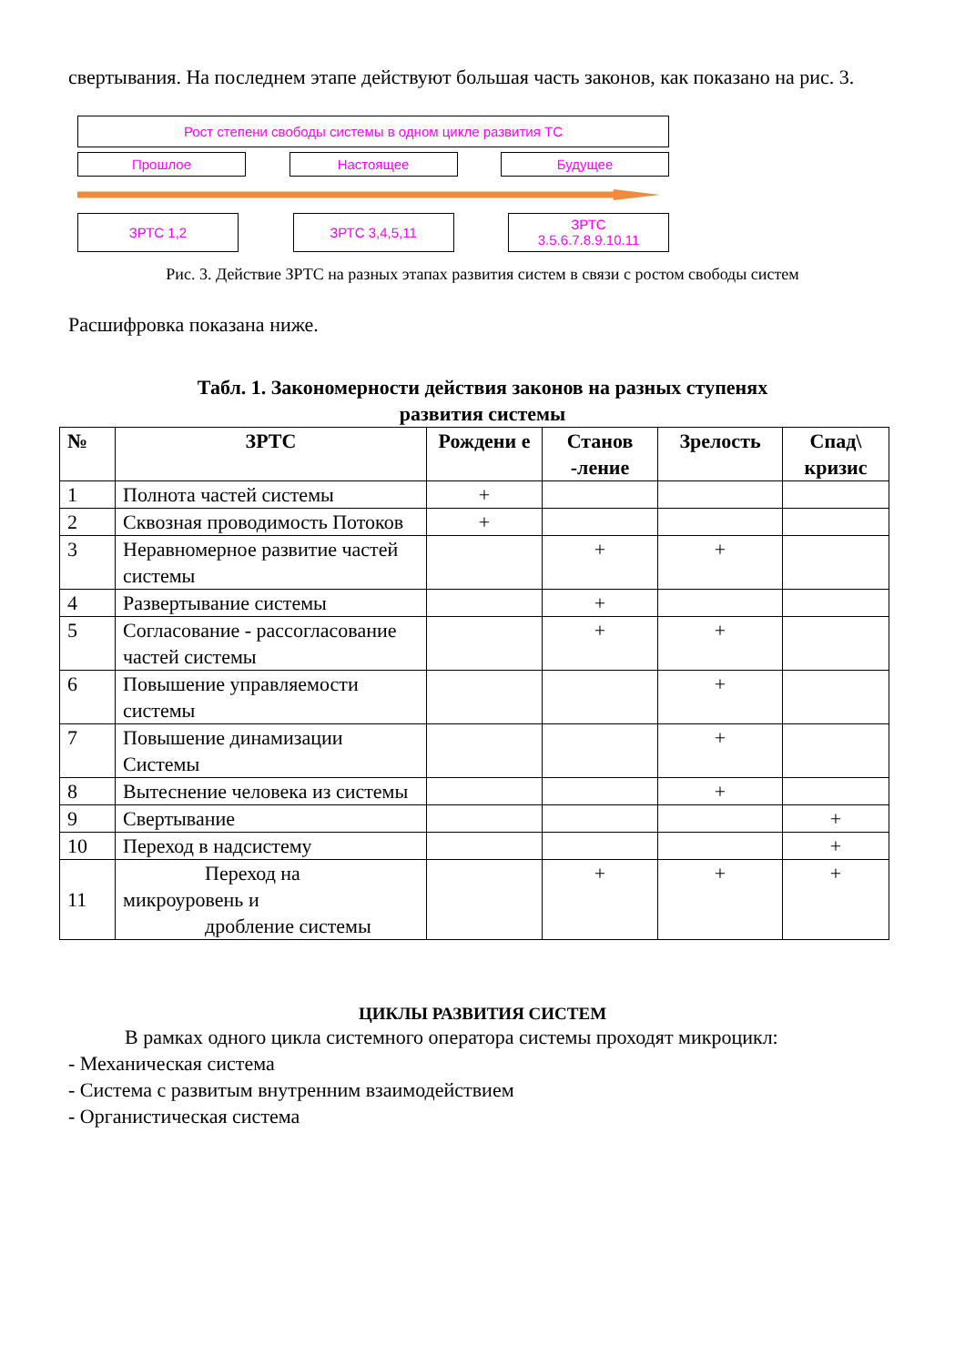свертывания. На последнем этапе действуют большая часть законов, как показано на рис. 3.
Рост степени свободы системы в одном цикле развития ТС
Прошлое Настоящее Будущее
ЗРТС 1,2 ЗРТС 3,4,5,11
ЗРТС
3.5.6.7.8.9.10.11
Рис. 3. Действие ЗРТС на разных этапах развития систем в связи с ростом свободы систем
Расшифровка показана ниже.
Табл. 1. Закономерности действия законов на разных ступенях
развития системы
| № | ЗРТС | Рождени е | Станов -ление | Зрелость | Спад\ кризис |
| --- | --- | --- | --- | --- | --- |
| 1 | Полнота частей системы | + | | | |
| 2 | Сквозная проводимость Потоков | + | | | |
| 3 | Неравномерное развитие частей системы | | + | + | |
| 4 | Развертывание системы | | + | | |
| 5 | Согласование - рассогласование частей системы | | + | + | |
| 6 | Повышение управляемости системы | | | + | |
| 7 | Повышение динамизации Системы | | | + | |
| 8 | Вытеснение человека из системы | | | + | |
| 9 | Свертывание | | | | + |
| 10 | Переход в надсистему | | | | + |
| 11 | Переход на микроуровень и дробление системы | | + | + | + |
ЦИКЛЫ РАЗВИТИЯ СИСТЕМ
В рамках одного цикла системного оператора системы проходят микроцикл:
- Механическая система
- Система с развитым внутренним взаимодействием
- Органистическая система